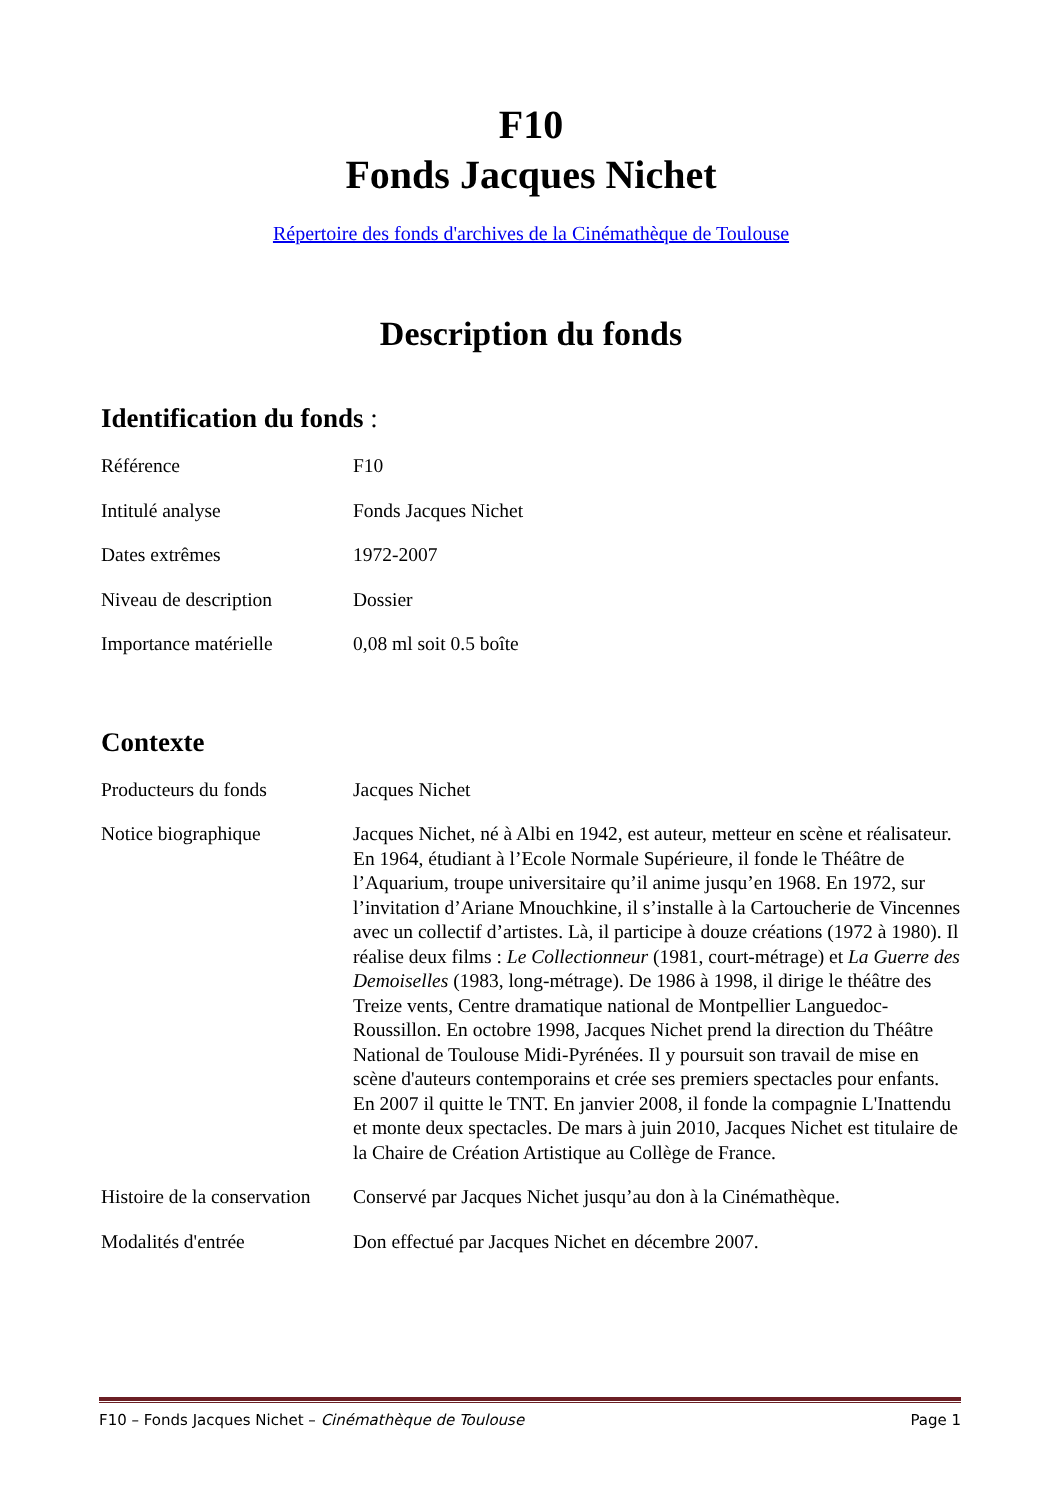F10
Fonds Jacques Nichet
Répertoire des fonds d'archives de la Cinémathèque de Toulouse
Description du fonds
Identification du fonds :
| Référence | F10 |
| Intitulé analyse | Fonds Jacques Nichet |
| Dates extrêmes | 1972-2007 |
| Niveau de description | Dossier |
| Importance matérielle | 0,08 ml soit 0.5 boîte |
Contexte
| Producteurs du fonds | Jacques Nichet |
| Notice biographique | Jacques Nichet, né à Albi en 1942, est auteur, metteur en scène et réalisateur. En 1964, étudiant à l’Ecole Normale Supérieure, il fonde le Théâtre de l’Aquarium, troupe universitaire qu’il anime jusqu’en 1968. En 1972, sur l’invitation d’Ariane Mnouchkine, il s’installe à la Cartoucherie de Vincennes avec un collectif d’artistes. Là, il participe à douze créations (1972 à 1980). Il réalise deux films : Le Collectionneur (1981, court-métrage) et La Guerre des Demoiselles (1983, long-métrage). De 1986 à 1998, il dirige le théâtre des Treize vents, Centre dramatique national de Montpellier Languedoc-Roussillon. En octobre 1998, Jacques Nichet prend la direction du Théâtre National de Toulouse Midi-Pyrénées. Il y poursuit son travail de mise en scène d'auteurs contemporains et crée ses premiers spectacles pour enfants. En 2007 il quitte le TNT. En janvier 2008, il fonde la compagnie L'Inattendu et monte deux spectacles. De mars à juin 2010, Jacques Nichet est titulaire de la Chaire de Création Artistique au Collège de France. |
| Histoire de la conservation | Conservé par Jacques Nichet jusqu’au don à la Cinémathèque. |
| Modalités d'entrée | Don effectué par Jacques Nichet en décembre 2007. |
F10 – Fonds Jacques Nichet – Cinémathèque de Toulouse Page 1